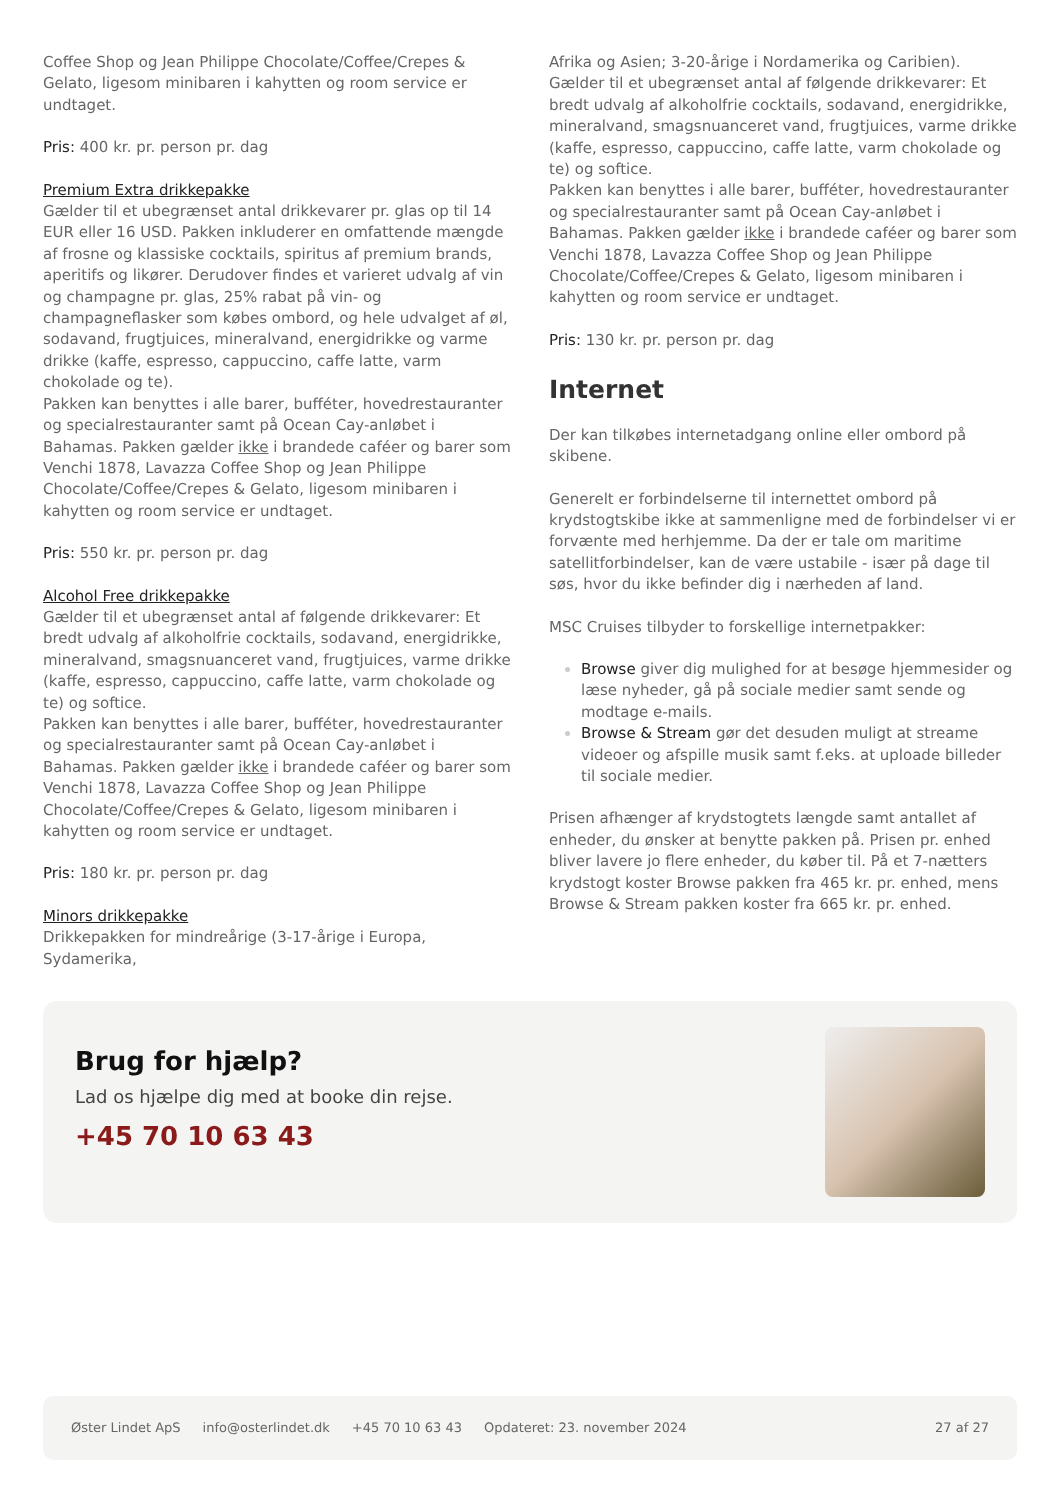Coffee Shop og Jean Philippe Chocolate/Coffee/Crepes & Gelato, ligesom minibaren i kahytten og room service er undtaget.
Pris: 400 kr. pr. person pr. dag
Premium Extra drikkepakke
Gælder til et ubegrænset antal drikkevarer pr. glas op til 14 EUR eller 16 USD. Pakken inkluderer en omfattende mængde af frosne og klassiske cocktails, spiritus af premium brands, aperitifs og likører. Derudover findes et varieret udvalg af vin og champagne pr. glas, 25% rabat på vin- og champagneflasker som købes ombord, og hele udvalget af øl, sodavand, frugtjuices, mineralvand, energidrikke og varme drikke (kaffe, espresso, cappuccino, caffe latte, varm chokolade og te).
Pakken kan benyttes i alle barer, bufféter, hovedrestauranter og specialrestauranter samt på Ocean Cay-anløbet i Bahamas. Pakken gælder ikke i brandede caféer og barer som Venchi 1878, Lavazza Coffee Shop og Jean Philippe Chocolate/Coffee/Crepes & Gelato, ligesom minibaren i kahytten og room service er undtaget.
Pris: 550 kr. pr. person pr. dag
Alcohol Free drikkepakke
Gælder til et ubegrænset antal af følgende drikkevarer: Et bredt udvalg af alkoholfrie cocktails, sodavand, energidrikke, mineralvand, smagsnuanceret vand, frugtjuices, varme drikke (kaffe, espresso, cappuccino, caffe latte, varm chokolade og te) og softice.
Pakken kan benyttes i alle barer, bufféter, hovedrestauranter og specialrestauranter samt på Ocean Cay-anløbet i Bahamas. Pakken gælder ikke i brandede caféer og barer som Venchi 1878, Lavazza Coffee Shop og Jean Philippe Chocolate/Coffee/Crepes & Gelato, ligesom minibaren i kahytten og room service er undtaget.
Pris: 180 kr. pr. person pr. dag
Minors drikkepakke
Drikkepakken for mindreårige (3-17-årige i Europa, Sydamerika,
Afrika og Asien; 3-20-årige i Nordamerika og Caribien). Gælder til et ubegrænset antal af følgende drikkevarer: Et bredt udvalg af alkoholfrie cocktails, sodavand, energidrikke, mineralvand, smagsnuanceret vand, frugtjuices, varme drikke (kaffe, espresso, cappuccino, caffe latte, varm chokolade og te) og softice.
Pakken kan benyttes i alle barer, bufféter, hovedrestauranter og specialrestauranter samt på Ocean Cay-anløbet i Bahamas. Pakken gælder ikke i brandede caféer og barer som Venchi 1878, Lavazza Coffee Shop og Jean Philippe Chocolate/Coffee/Crepes & Gelato, ligesom minibaren i kahytten og room service er undtaget.
Pris: 130 kr. pr. person pr. dag
Internet
Der kan tilkøbes internetadgang online eller ombord på skibene.
Generelt er forbindelserne til internettet ombord på krydstogtskibe ikke at sammenligne med de forbindelser vi er forvænte med herhjemme. Da der er tale om maritime satellitforbindelser, kan de være ustabile - især på dage til søs, hvor du ikke befinder dig i nærheden af land.
MSC Cruises tilbyder to forskellige internetpakker:
Browse giver dig mulighed for at besøge hjemmesider og læse nyheder, gå på sociale medier samt sende og modtage e-mails.
Browse & Stream gør det desuden muligt at streame videoer og afspille musik samt f.eks. at uploade billeder til sociale medier.
Prisen afhænger af krydstogtets længde samt antallet af enheder, du ønsker at benytte pakken på. Prisen pr. enhed bliver lavere jo flere enheder, du køber til. På et 7-nætters krydstogt koster Browse pakken fra 465 kr. pr. enhed, mens Browse & Stream pakken koster fra 665 kr. pr. enhed.
Brug for hjælp?
Lad os hjælpe dig med at booke din rejse.
+45 70 10 63 43
Øster Lindet ApS info@osterlindet.dk +45 70 10 63 43 Opdateret: 23. november 2024 27 af 27